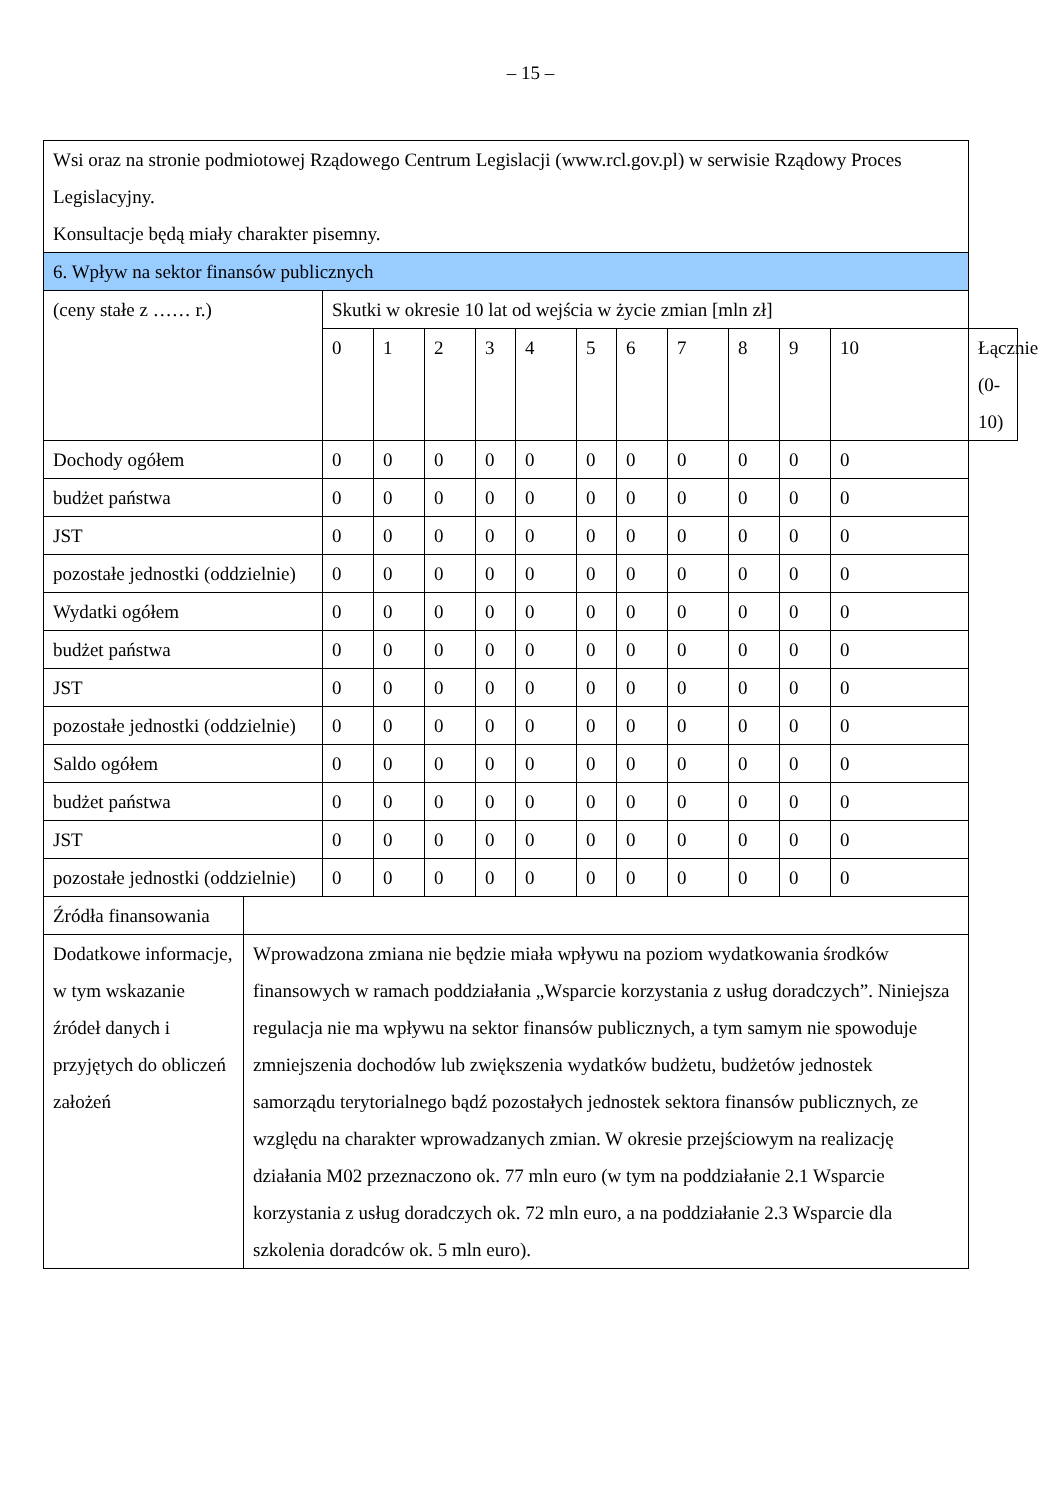– 15 –
| Wsi oraz na stronie podmiotowej Rządowego Centrum Legislacji (www.rcl.gov.pl) w serwisie Rządowy Proces Legislacyjny. Konsultacje będą miały charakter pisemny. | | | | | | | | | | | | | |
| 6. Wpływ na sektor finansów publicznych | | | | | | | | | | | | | |
| (ceny stałe z …… r.) | | Skutki w okresie 10 lat od wejścia w życie zmian [mln zł] | | | | | | | | | | | |
| | | 0 | 1 | 2 | 3 | 4 | 5 | 6 | 7 | 8 | 9 | 10 | Łącznie (0-10) |
| Dochody ogółem | | 0 | 0 | 0 | 0 | 0 | 0 | 0 | 0 | 0 | 0 | 0 | |
| budżet państwa | | 0 | 0 | 0 | 0 | 0 | 0 | 0 | 0 | 0 | 0 | 0 | |
| JST | | 0 | 0 | 0 | 0 | 0 | 0 | 0 | 0 | 0 | 0 | 0 | |
| pozostałe jednostki (oddzielnie) | | 0 | 0 | 0 | 0 | 0 | 0 | 0 | 0 | 0 | 0 | 0 | |
| Wydatki ogółem | | 0 | 0 | 0 | 0 | 0 | 0 | 0 | 0 | 0 | 0 | 0 | |
| budżet państwa | | 0 | 0 | 0 | 0 | 0 | 0 | 0 | 0 | 0 | 0 | 0 | |
| JST | | 0 | 0 | 0 | 0 | 0 | 0 | 0 | 0 | 0 | 0 | 0 | |
| pozostałe jednostki (oddzielnie) | | 0 | 0 | 0 | 0 | 0 | 0 | 0 | 0 | 0 | 0 | 0 | |
| Saldo ogółem | | 0 | 0 | 0 | 0 | 0 | 0 | 0 | 0 | 0 | 0 | 0 | |
| budżet państwa | | 0 | 0 | 0 | 0 | 0 | 0 | 0 | 0 | 0 | 0 | 0 | |
| JST | | 0 | 0 | 0 | 0 | 0 | 0 | 0 | 0 | 0 | 0 | 0 | |
| pozostałe jednostki (oddzielnie) | | 0 | 0 | 0 | 0 | 0 | 0 | 0 | 0 | 0 | 0 | 0 | |
| Źródła finansowania | | | | | | | | | | | | | |
| Dodatkowe informacje, w tym wskazanie źródeł danych i przyjętych do obliczeń założeń | Wprowadzona zmiana nie będzie miała wpływu na poziom wydatkowania środków finansowych w ramach poddziałania „Wsparcie korzystania z usług doradczych”. Niniejsza regulacja nie ma wpływu na sektor finansów publicznych, a tym samym nie spowoduje zmniejszenia dochodów lub zwiększenia wydatków budżetu, budżetów jednostek samorządu terytorialnego bądź pozostałych jednostek sektora finansów publicznych, ze względu na charakter wprowadzanych zmian. W okresie przejściowym na realizację działania M02 przeznaczono ok. 77 mln euro (w tym na poddziałanie 2.1 Wsparcie korzystania z usług doradczych ok. 72 mln euro, a na poddziałanie 2.3 Wsparcie dla szkolenia doradców ok. 5 mln euro). | | | | | | | | | | | | |